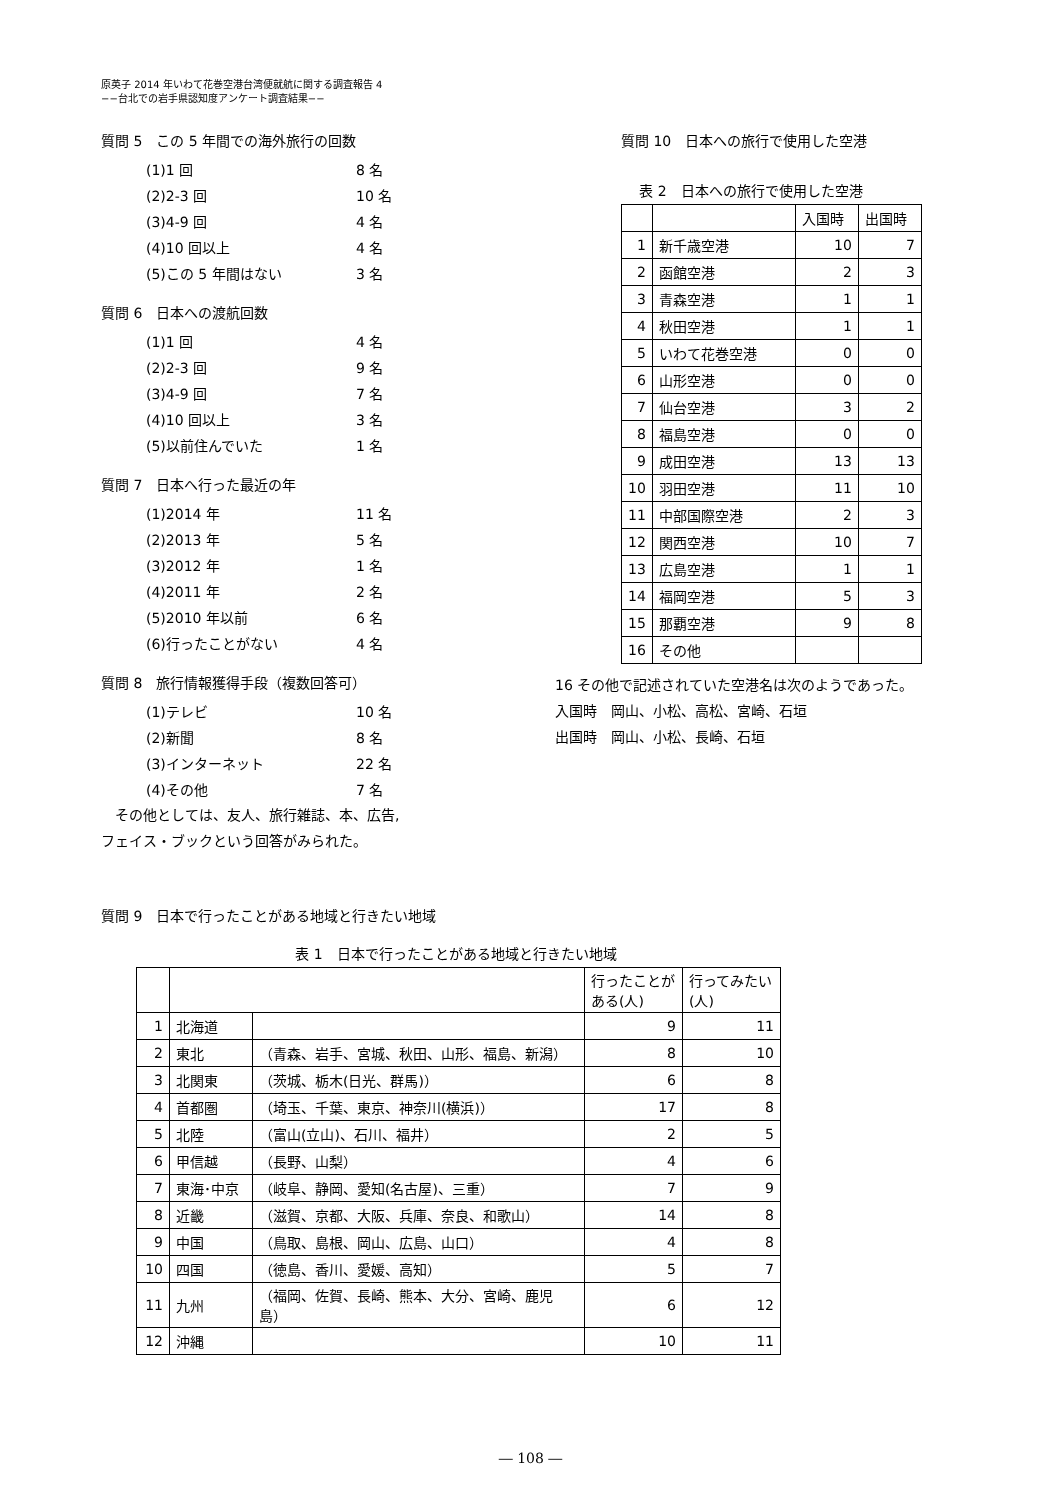原英子 2014 年いわて花巻空港台湾便就航に関する調査報告 4
−−台北での岩手県認知度アンケート調査結果−−
質問 5　この 5 年間での海外旅行の回数
(1)1 回 8 名
(2)2-3 回 10 名
(3)4-9 回 4 名
(4)10 回以上 4 名
(5)この 5 年間はない 3 名
質問 6　日本への渡航回数
(1)1 回 4 名
(2)2-3 回 9 名
(3)4-9 回 7 名
(4)10 回以上 3 名
(5)以前住んでいた 1 名
質問 7　日本へ行った最近の年
(1)2014 年 11 名
(2)2013 年 5 名
(3)2012 年 1 名
(4)2011 年 2 名
(5)2010 年以前 6 名
(6)行ったことがない 4 名
質問 8　旅行情報獲得手段（複数回答可）
(1)テレビ 10 名
(2)新聞 8 名
(3)インターネット 22 名
(4)その他 7 名
　その他としては、友人、旅行雑誌、本、広告,
フェイス・ブックという回答がみられた。
質問 10　日本への旅行で使用した空港
表 2　日本への旅行で使用した空港
| | | 入国時 | 出国時 |
| 1 | 新千歳空港 | 10 | 7 |
| 2 | 函館空港 | 2 | 3 |
| 3 | 青森空港 | 1 | 1 |
| 4 | 秋田空港 | 1 | 1 |
| 5 | いわて花巻空港 | 0 | 0 |
| 6 | 山形空港 | 0 | 0 |
| 7 | 仙台空港 | 3 | 2 |
| 8 | 福島空港 | 0 | 0 |
| 9 | 成田空港 | 13 | 13 |
| 10 | 羽田空港 | 11 | 10 |
| 11 | 中部国際空港 | 2 | 3 |
| 12 | 関西空港 | 10 | 7 |
| 13 | 広島空港 | 1 | 1 |
| 14 | 福岡空港 | 5 | 3 |
| 15 | 那覇空港 | 9 | 8 |
| 16 | その他 | | |
　16 その他で記述されていた空港名は次のようであった。
　入国時　岡山、小松、高松、宮崎、石垣
　出国時　岡山、小松、長崎、石垣
質問 9　日本で行ったことがある地域と行きたい地域
表 1　日本で行ったことがある地域と行きたい地域
| | | | 行ったことがある(人) | 行ってみたい(人) |
| 1 | 北海道 | | 9 | 11 |
| 2 | 東北 | （青森、岩手、宮城、秋田、山形、福島、新潟） | 8 | 10 |
| 3 | 北関東 | （茨城、栃木(日光、群馬)） | 6 | 8 |
| 4 | 首都圏 | （埼玉、千葉、東京、神奈川(横浜)） | 17 | 8 |
| 5 | 北陸 | （富山(立山)、石川、福井） | 2 | 5 |
| 6 | 甲信越 | （長野、山梨） | 4 | 6 |
| 7 | 東海･中京 | （岐阜、静岡、愛知(名古屋)、三重） | 7 | 9 |
| 8 | 近畿 | （滋賀、京都、大阪、兵庫、奈良、和歌山） | 14 | 8 |
| 9 | 中国 | （鳥取、島根、岡山、広島、山口） | 4 | 8 |
| 10 | 四国 | （徳島、香川、愛媛、高知） | 5 | 7 |
| 11 | 九州 | （福岡、佐賀、長崎、熊本、大分、宮崎、鹿児島） | 6 | 12 |
| 12 | 沖縄 | | 10 | 11 |
― 108 ―